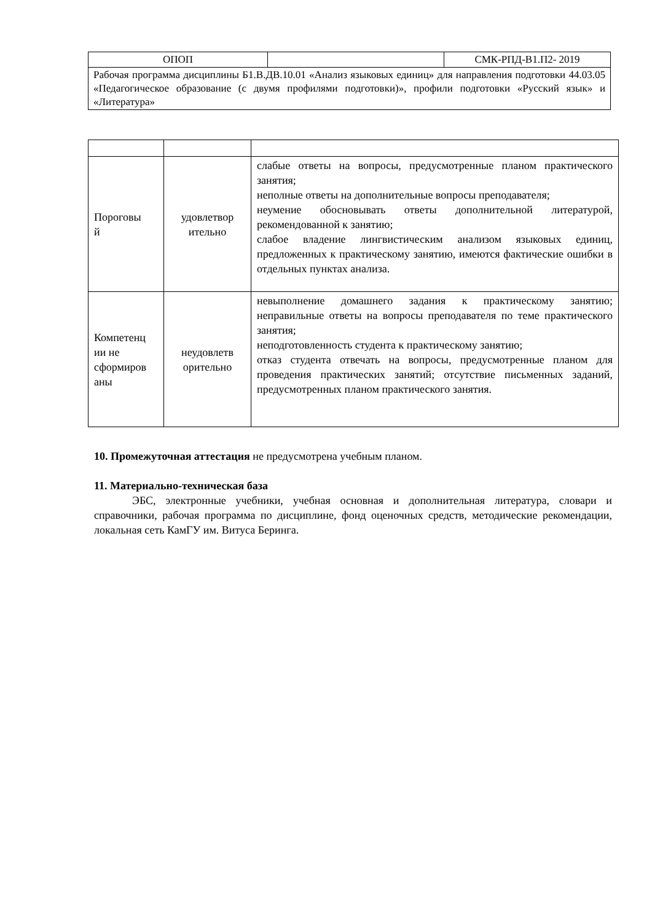| ОПОП | | СМК-РПД-В1.П2- 2019 |
| Рабочая программа дисциплины Б1.В.ДВ.10.01 «Анализ языковых единиц» для направления подготовки 44.03.05 «Педагогическое образование (с двумя профилями подготовки)», профили подготовки «Русский язык» и «Литература» | | |
| Пороговы й | удовлетвор ительно | слабые ответы на вопросы, предусмотренные планом практического занятия; неполные ответы на дополнительные вопросы преподавателя; неумение обосновывать ответы дополнительной литературой, рекомендованной к занятию; слабое владение лингвистическим анализом языковых единиц, предложенных к практическому занятию, имеются фактические ошибки в отдельных пунктах анализа. |
| Компетенц ии не сформиров аны | неудовлетв орительно | невыполнение домашнего задания к практическому занятию; неправильные ответы на вопросы преподавателя по теме практического занятия; неподготовленность студента к практическому занятию; отказ студента отвечать на вопросы, предусмотренные планом для проведения практических занятий; отсутствие письменных заданий, предусмотренных планом практического занятия. |
10. Промежуточная аттестация не предусмотрена учебным планом.
11. Материально-техническая база
ЭБС, электронные учебники, учебная основная и дополнительная литература, словари и справочники, рабочая программа по дисциплине, фонд оценочных средств, методические рекомендации, локальная сеть КамГУ им. Витуса Беринга.